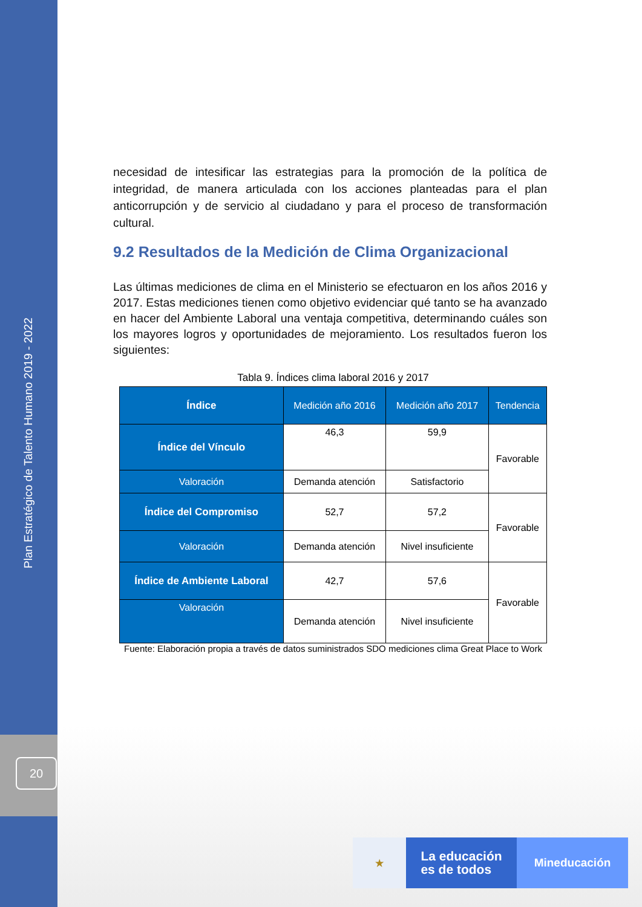Plan Estratégico de Talento Humano 2019 - 2022
20
necesidad de intesificar las estrategias para la promoción de la política de integridad, de manera articulada con los acciones planteadas para el plan anticorrupción y de servicio al ciudadano y para el proceso de transformación cultural.
9.2 Resultados de la Medición de Clima Organizacional
Las últimas mediciones de clima en el Ministerio se efectuaron en los años 2016 y 2017. Estas mediciones tienen como objetivo evidenciar qué tanto se ha avanzado en hacer del Ambiente Laboral una ventaja competitiva, determinando cuáles son los mayores logros y oportunidades de mejoramiento. Los resultados fueron los siguientes:
Tabla 9. Índices clima laboral 2016 y 2017
| Índice | Medición año 2016 | Medición año 2017 | Tendencia |
| --- | --- | --- | --- |
| Índice del Vínculo | 46,3 | 59,9 | Favorable |
| Valoración | Demanda atención | Satisfactorio | |
| Índice del Compromiso | 52,7 | 57,2 | Favorable |
| Valoración | Demanda atención | Nivel insuficiente | |
| Índice de Ambiente Laboral | 42,7 | 57,6 | Favorable |
| Valoración | Demanda atención | Nivel insuficiente | |
Fuente: Elaboración propia a través de datos suministrados SDO mediciones clima Great Place to Work
★
La educación
es de todos
Mineducación